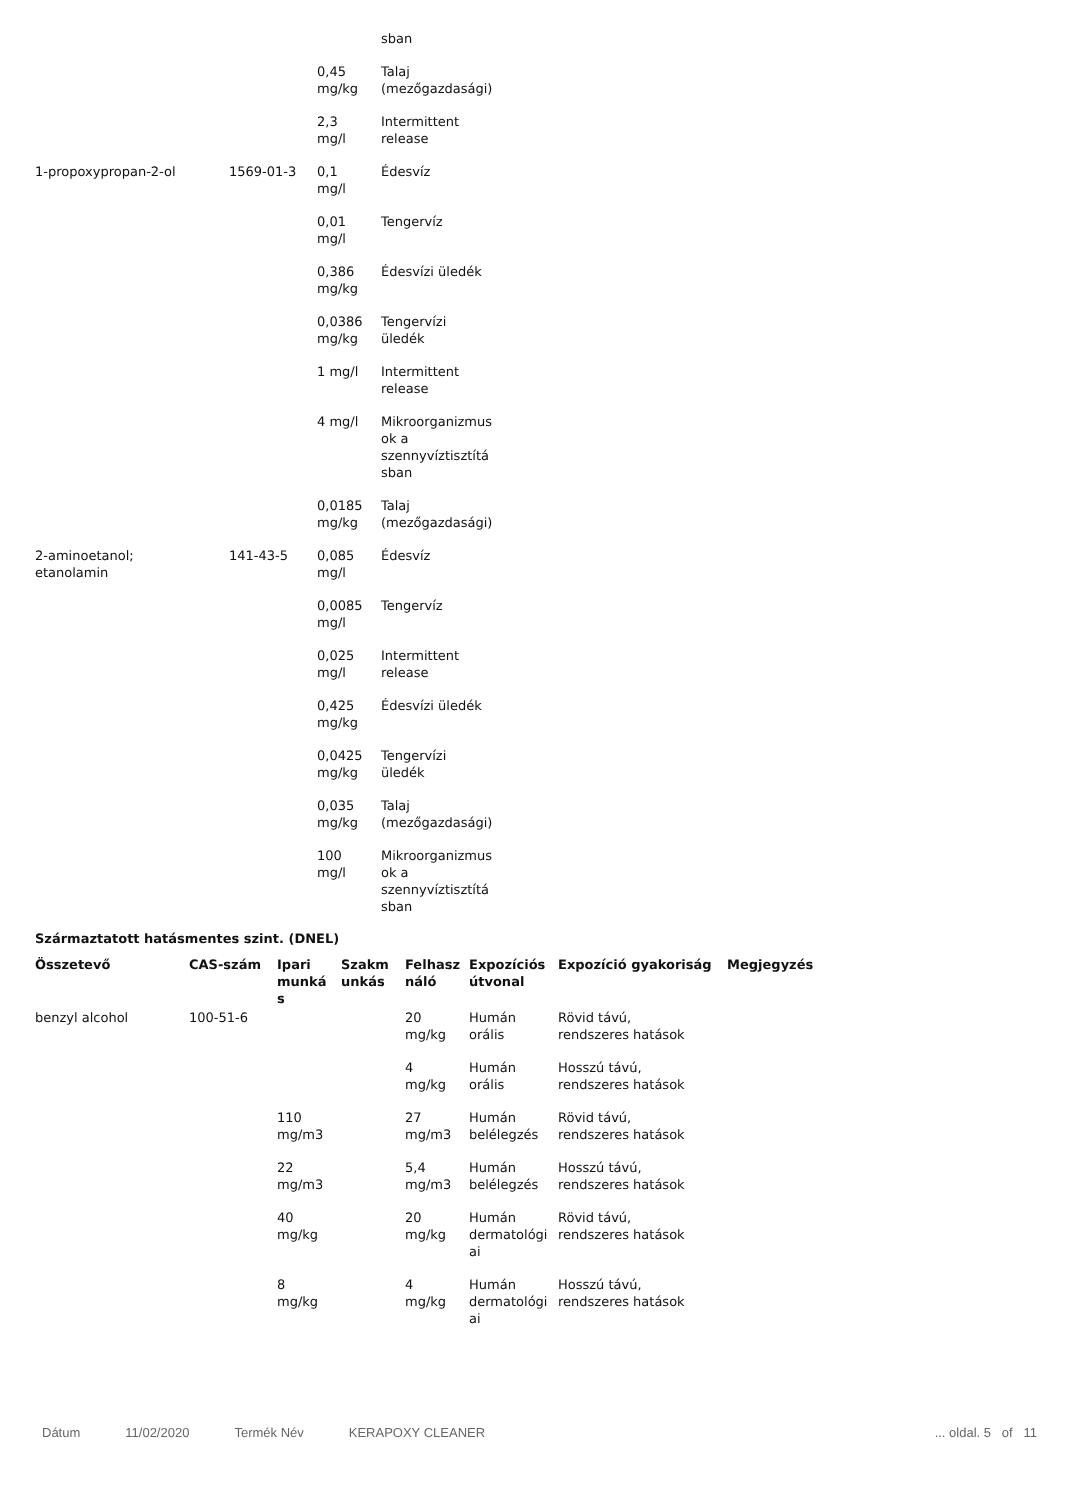| | | | sban |
| | | 0,45 mg/kg | Talaj (mezőgazdasági) |
| | | 2,3 mg/l | Intermittent release |
| 1-propoxypropan-2-ol | 1569-01-3 | 0,1 mg/l | Édesvíz |
| | | 0,01 mg/l | Tengervíz |
| | | 0,386 mg/kg | Édesvízi üledék |
| | | 0,0386 mg/kg | Tengervízi üledék |
| | | 1 mg/l | Intermittent release |
| | | 4 mg/l | Mikroorganizmus ok a szennyvíztisztítá sban |
| | | 0,0185 mg/kg | Talaj (mezőgazdasági) |
| 2-aminoetanol; etanolamin | 141-43-5 | 0,085 mg/l | Édesvíz |
| | | 0,0085 mg/l | Tengervíz |
| | | 0,025 mg/l | Intermittent release |
| | | 0,425 mg/kg | Édesvízi üledék |
| | | 0,0425 mg/kg | Tengervízi üledék |
| | | 0,035 mg/kg | Talaj (mezőgazdasági) |
| | | 100 mg/l | Mikroorganizmus ok a szennyvíztisztítá sban |
Származtatott hatásmentes szint. (DNEL)
| Összetevő | CAS-szám | Ipari munká s | Szakm unkás | Felhasz náló | Expozíciós útvonal | Expozíció gyakoriság | Megjegyzés |
| --- | --- | --- | --- | --- | --- | --- | --- |
| benzyl alcohol | 100-51-6 | | | 20 mg/kg | Humán orális | Rövid távú, rendszeres hatások | |
| | | | | 4 mg/kg | Humán orális | Hosszú távú, rendszeres hatások | |
| | | 110 mg/m3 | | 27 mg/m3 | Humán belélegzés | Rövid távú, rendszeres hatások | |
| | | 22 mg/m3 | | 5,4 mg/m3 | Humán belélegzés | Hosszú távú, rendszeres hatások | |
| | | 40 mg/kg | | 20 mg/kg | Humán dermatológi ai | Rövid távú, rendszeres hatások | |
| | | 8 mg/kg | | 4 mg/kg | Humán dermatológi ai | Hosszú távú, rendszeres hatások | |
Dátum 11/02/2020 Termék Név KERAPOXY CLEANER... oldal. 5 of 11